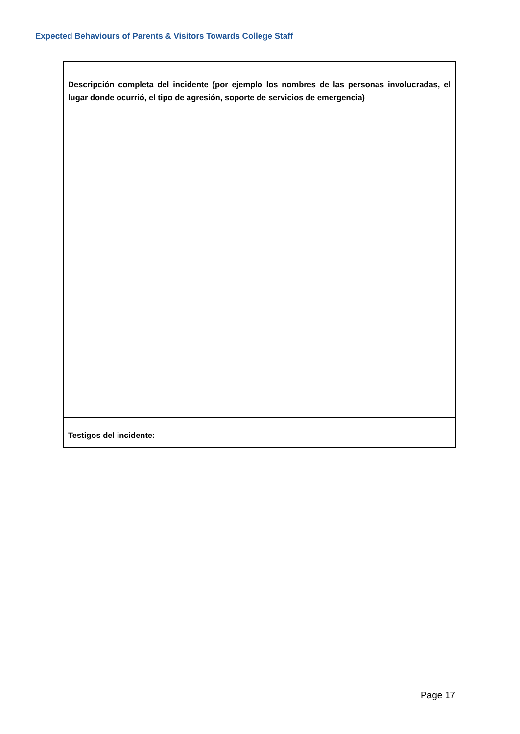Expected Behaviours of Parents & Visitors Towards College Staff
| Descripción completa del incidente (por ejemplo los nombres de las personas involucradas, el lugar donde ocurrió, el tipo de agresión, soporte de servicios de emergencia) |
| Testigos del incidente: |
Page 17